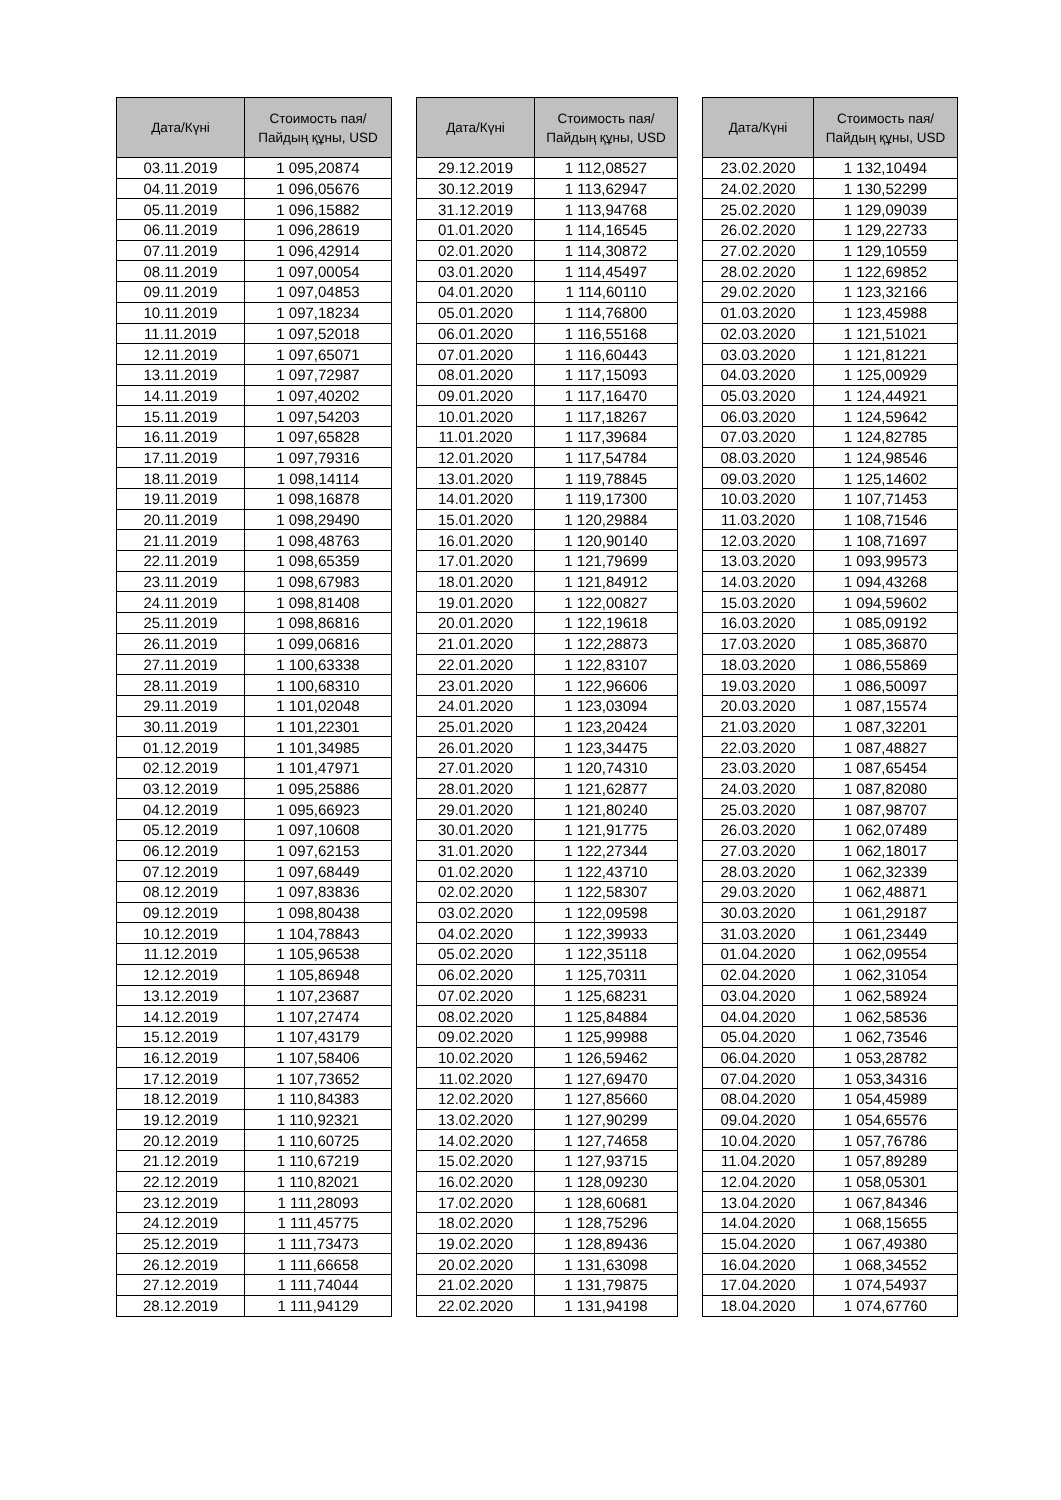| Дата/Күні | Стоимость пая/ Пайдың құны, USD |
| --- | --- |
| 03.11.2019 | 1 095,20874 |
| 04.11.2019 | 1 096,05676 |
| 05.11.2019 | 1 096,15882 |
| 06.11.2019 | 1 096,28619 |
| 07.11.2019 | 1 096,42914 |
| 08.11.2019 | 1 097,00054 |
| 09.11.2019 | 1 097,04853 |
| 10.11.2019 | 1 097,18234 |
| 11.11.2019 | 1 097,52018 |
| 12.11.2019 | 1 097,65071 |
| 13.11.2019 | 1 097,72987 |
| 14.11.2019 | 1 097,40202 |
| 15.11.2019 | 1 097,54203 |
| 16.11.2019 | 1 097,65828 |
| 17.11.2019 | 1 097,79316 |
| 18.11.2019 | 1 098,14114 |
| 19.11.2019 | 1 098,16878 |
| 20.11.2019 | 1 098,29490 |
| 21.11.2019 | 1 098,48763 |
| 22.11.2019 | 1 098,65359 |
| 23.11.2019 | 1 098,67983 |
| 24.11.2019 | 1 098,81408 |
| 25.11.2019 | 1 098,86816 |
| 26.11.2019 | 1 099,06816 |
| 27.11.2019 | 1 100,63338 |
| 28.11.2019 | 1 100,68310 |
| 29.11.2019 | 1 101,02048 |
| 30.11.2019 | 1 101,22301 |
| 01.12.2019 | 1 101,34985 |
| 02.12.2019 | 1 101,47971 |
| 03.12.2019 | 1 095,25886 |
| 04.12.2019 | 1 095,66923 |
| 05.12.2019 | 1 097,10608 |
| 06.12.2019 | 1 097,62153 |
| 07.12.2019 | 1 097,68449 |
| 08.12.2019 | 1 097,83836 |
| 09.12.2019 | 1 098,80438 |
| 10.12.2019 | 1 104,78843 |
| 11.12.2019 | 1 105,96538 |
| 12.12.2019 | 1 105,86948 |
| 13.12.2019 | 1 107,23687 |
| 14.12.2019 | 1 107,27474 |
| 15.12.2019 | 1 107,43179 |
| 16.12.2019 | 1 107,58406 |
| 17.12.2019 | 1 107,73652 |
| 18.12.2019 | 1 110,84383 |
| 19.12.2019 | 1 110,92321 |
| 20.12.2019 | 1 110,60725 |
| 21.12.2019 | 1 110,67219 |
| 22.12.2019 | 1 110,82021 |
| 23.12.2019 | 1 111,28093 |
| 24.12.2019 | 1 111,45775 |
| 25.12.2019 | 1 111,73473 |
| 26.12.2019 | 1 111,66658 |
| 27.12.2019 | 1 111,74044 |
| 28.12.2019 | 1 111,94129 |
| Дата/Күні | Стоимость пая/ Пайдың құны, USD |
| --- | --- |
| 29.12.2019 | 1 112,08527 |
| 30.12.2019 | 1 113,62947 |
| 31.12.2019 | 1 113,94768 |
| 01.01.2020 | 1 114,16545 |
| 02.01.2020 | 1 114,30872 |
| 03.01.2020 | 1 114,45497 |
| 04.01.2020 | 1 114,60110 |
| 05.01.2020 | 1 114,76800 |
| 06.01.2020 | 1 116,55168 |
| 07.01.2020 | 1 116,60443 |
| 08.01.2020 | 1 117,15093 |
| 09.01.2020 | 1 117,16470 |
| 10.01.2020 | 1 117,18267 |
| 11.01.2020 | 1 117,39684 |
| 12.01.2020 | 1 117,54784 |
| 13.01.2020 | 1 119,78845 |
| 14.01.2020 | 1 119,17300 |
| 15.01.2020 | 1 120,29884 |
| 16.01.2020 | 1 120,90140 |
| 17.01.2020 | 1 121,79699 |
| 18.01.2020 | 1 121,84912 |
| 19.01.2020 | 1 122,00827 |
| 20.01.2020 | 1 122,19618 |
| 21.01.2020 | 1 122,28873 |
| 22.01.2020 | 1 122,83107 |
| 23.01.2020 | 1 122,96606 |
| 24.01.2020 | 1 123,03094 |
| 25.01.2020 | 1 123,20424 |
| 26.01.2020 | 1 123,34475 |
| 27.01.2020 | 1 120,74310 |
| 28.01.2020 | 1 121,62877 |
| 29.01.2020 | 1 121,80240 |
| 30.01.2020 | 1 121,91775 |
| 31.01.2020 | 1 122,27344 |
| 01.02.2020 | 1 122,43710 |
| 02.02.2020 | 1 122,58307 |
| 03.02.2020 | 1 122,09598 |
| 04.02.2020 | 1 122,39933 |
| 05.02.2020 | 1 122,35118 |
| 06.02.2020 | 1 125,70311 |
| 07.02.2020 | 1 125,68231 |
| 08.02.2020 | 1 125,84884 |
| 09.02.2020 | 1 125,99988 |
| 10.02.2020 | 1 126,59462 |
| 11.02.2020 | 1 127,69470 |
| 12.02.2020 | 1 127,85660 |
| 13.02.2020 | 1 127,90299 |
| 14.02.2020 | 1 127,74658 |
| 15.02.2020 | 1 127,93715 |
| 16.02.2020 | 1 128,09230 |
| 17.02.2020 | 1 128,60681 |
| 18.02.2020 | 1 128,75296 |
| 19.02.2020 | 1 128,89436 |
| 20.02.2020 | 1 131,63098 |
| 21.02.2020 | 1 131,79875 |
| 22.02.2020 | 1 131,94198 |
| Дата/Күні | Стоимость пая/ Пайдың құны, USD |
| --- | --- |
| 23.02.2020 | 1 132,10494 |
| 24.02.2020 | 1 130,52299 |
| 25.02.2020 | 1 129,09039 |
| 26.02.2020 | 1 129,22733 |
| 27.02.2020 | 1 129,10559 |
| 28.02.2020 | 1 122,69852 |
| 29.02.2020 | 1 123,32166 |
| 01.03.2020 | 1 123,45988 |
| 02.03.2020 | 1 121,51021 |
| 03.03.2020 | 1 121,81221 |
| 04.03.2020 | 1 125,00929 |
| 05.03.2020 | 1 124,44921 |
| 06.03.2020 | 1 124,59642 |
| 07.03.2020 | 1 124,82785 |
| 08.03.2020 | 1 124,98546 |
| 09.03.2020 | 1 125,14602 |
| 10.03.2020 | 1 107,71453 |
| 11.03.2020 | 1 108,71546 |
| 12.03.2020 | 1 108,71697 |
| 13.03.2020 | 1 093,99573 |
| 14.03.2020 | 1 094,43268 |
| 15.03.2020 | 1 094,59602 |
| 16.03.2020 | 1 085,09192 |
| 17.03.2020 | 1 085,36870 |
| 18.03.2020 | 1 086,55869 |
| 19.03.2020 | 1 086,50097 |
| 20.03.2020 | 1 087,15574 |
| 21.03.2020 | 1 087,32201 |
| 22.03.2020 | 1 087,48827 |
| 23.03.2020 | 1 087,65454 |
| 24.03.2020 | 1 087,82080 |
| 25.03.2020 | 1 087,98707 |
| 26.03.2020 | 1 062,07489 |
| 27.03.2020 | 1 062,18017 |
| 28.03.2020 | 1 062,32339 |
| 29.03.2020 | 1 062,48871 |
| 30.03.2020 | 1 061,29187 |
| 31.03.2020 | 1 061,23449 |
| 01.04.2020 | 1 062,09554 |
| 02.04.2020 | 1 062,31054 |
| 03.04.2020 | 1 062,58924 |
| 04.04.2020 | 1 062,58536 |
| 05.04.2020 | 1 062,73546 |
| 06.04.2020 | 1 053,28782 |
| 07.04.2020 | 1 053,34316 |
| 08.04.2020 | 1 054,45989 |
| 09.04.2020 | 1 054,65576 |
| 10.04.2020 | 1 057,76786 |
| 11.04.2020 | 1 057,89289 |
| 12.04.2020 | 1 058,05301 |
| 13.04.2020 | 1 067,84346 |
| 14.04.2020 | 1 068,15655 |
| 15.04.2020 | 1 067,49380 |
| 16.04.2020 | 1 068,34552 |
| 17.04.2020 | 1 074,54937 |
| 18.04.2020 | 1 074,67760 |